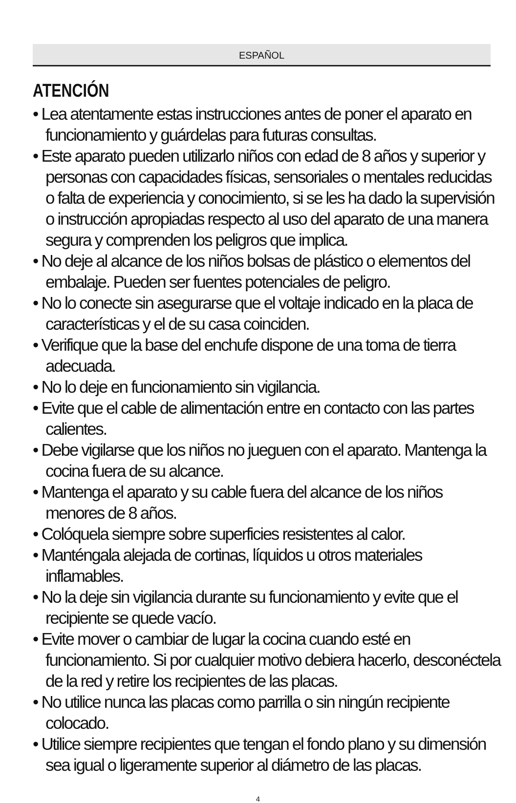ESPAÑOL
ATENCIÓN
• Lea atentamente estas instrucciones antes de poner el aparato en funcionamiento y guárdelas para futuras consultas.
• Este aparato pueden utilizarlo niños con edad de 8 años y superior y personas con capacidades físicas, sensoriales o mentales reducidas o falta de experiencia y conocimiento, si se les ha dado la supervisión o instrucción apropiadas respecto al uso del aparato de una manera segura y comprenden los peligros que implica.
• No deje al alcance de los niños bolsas de plástico o elementos del embalaje. Pueden ser fuentes potenciales de peligro.
• No lo conecte sin asegurarse que el voltaje indicado en la placa de características y el de su casa coinciden.
• Verifique que la base del enchufe dispone de una toma de tierra adecuada.
• No lo deje en funcionamiento sin vigilancia.
• Evite que el cable de alimentación entre en contacto con las partes calientes.
• Debe vigilarse que los niños no jueguen con el aparato. Mantenga la cocina fuera de su alcance.
• Mantenga el aparato y su cable fuera del alcance de los niños menores de 8 años.
• Colóquela siempre sobre superficies resistentes al calor.
• Manténgala alejada de cortinas, líquidos u otros materiales inflamables.
• No la deje sin vigilancia durante su funcionamiento y evite que el recipiente se quede vacío.
• Evite mover o cambiar de lugar la cocina cuando esté en funcionamiento. Si por cualquier motivo debiera hacerlo, desconéctela de la red y retire los recipientes de las placas.
• No utilice nunca las placas como parrilla o sin ningún recipiente colocado.
• Utilice siempre recipientes que tengan el fondo plano y su dimensión sea igual o ligeramente superior al diámetro de las placas.
4